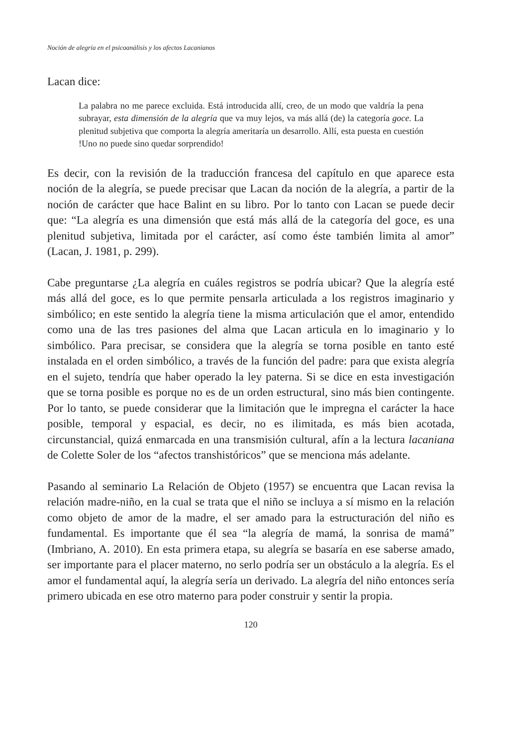Noción de alegría en el psicoanálisis y los afectos Lacanianos
Lacan dice:
La palabra no me parece excluida. Está introducida allí, creo, de un modo que valdría la pena subrayar, esta dimensión de la alegría que va muy lejos, va más allá (de) la categoría goce. La plenitud subjetiva que comporta la alegría ameritaría un desarrollo. Allí, esta puesta en cuestión !Uno no puede sino quedar sorprendido!
Es decir, con la revisión de la traducción francesa del capítulo en que aparece esta noción de la alegría, se puede precisar que Lacan da noción de la alegría, a partir de la noción de carácter que hace Balint en su libro. Por lo tanto con Lacan se puede decir que: “La alegría es una dimensión que está más allá de la categoría del goce, es una plenitud subjetiva, limitada por el carácter, así como éste también limita al amor” (Lacan, J. 1981, p. 299).
Cabe preguntarse ¿La alegría en cuáles registros se podría ubicar? Que la alegría esté más allá del goce, es lo que permite pensarla articulada a los registros imaginario y simbólico; en este sentido la alegría tiene la misma articulación que el amor, entendido como una de las tres pasiones del alma que Lacan articula en lo imaginario y lo simbólico. Para precisar, se considera que la alegría se torna posible en tanto esté instalada en el orden simbólico, a través de la función del padre: para que exista alegría en el sujeto, tendría que haber operado la ley paterna. Si se dice en esta investigación que se torna posible es porque no es de un orden estructural, sino más bien contingente. Por lo tanto, se puede considerar que la limitación que le impregna el carácter la hace posible, temporal y espacial, es decir, no es ilimitada, es más bien acotada, circunstancial, quizá enmarcada en una transmisión cultural, afín a la lectura lacaniana de Colette Soler de los “afectos transhistóricos” que se menciona más adelante.
Pasando al seminario La Relación de Objeto (1957) se encuentra que Lacan revisa la relación madre-niño, en la cual se trata que el niño se incluya a sí mismo en la relación como objeto de amor de la madre, el ser amado para la estructuración del niño es fundamental. Es importante que él sea “la alegría de mamá, la sonrisa de mamá” (Imbriano, A. 2010). En esta primera etapa, su alegría se basaría en ese saberse amado, ser importante para el placer materno, no serlo podría ser un obstáculo a la alegría. Es el amor el fundamental aquí, la alegría sería un derivado. La alegría del niño entonces sería primero ubicada en ese otro materno para poder construir y sentir la propia.
120